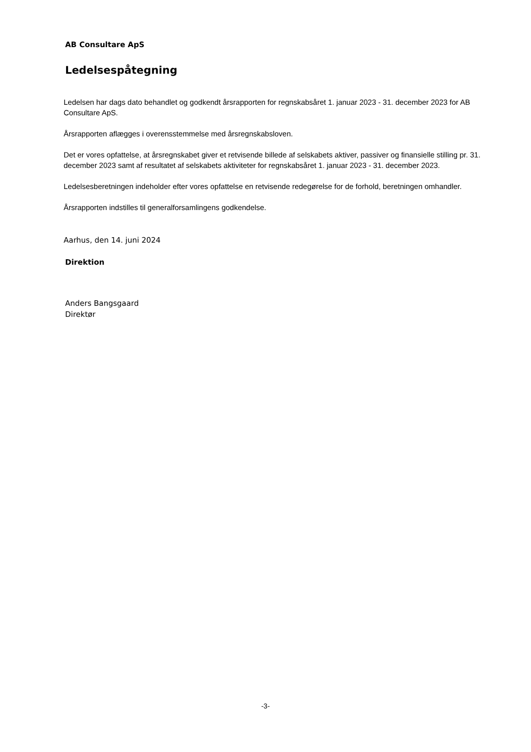AB Consultare ApS
Ledelsespåtegning
Ledelsen har dags dato behandlet og godkendt årsrapporten for regnskabsåret 1. januar 2023 - 31. december 2023 for AB Consultare ApS.
Årsrapporten aflægges i overensstemmelse med årsregnskabsloven.
Det er vores opfattelse, at årsregnskabet giver et retvisende billede af selskabets aktiver, passiver og finansielle stilling pr. 31. december 2023 samt af resultatet af selskabets aktiviteter for regnskabsåret 1. januar 2023 - 31. december 2023.
Ledelsesberetningen indeholder efter vores opfattelse en retvisende redegørelse for de forhold, beretningen omhandler.
Årsrapporten indstilles til generalforsamlingens godkendelse.
Aarhus, den 14. juni 2024
Direktion
Anders Bangsgaard
Direktør
-3-